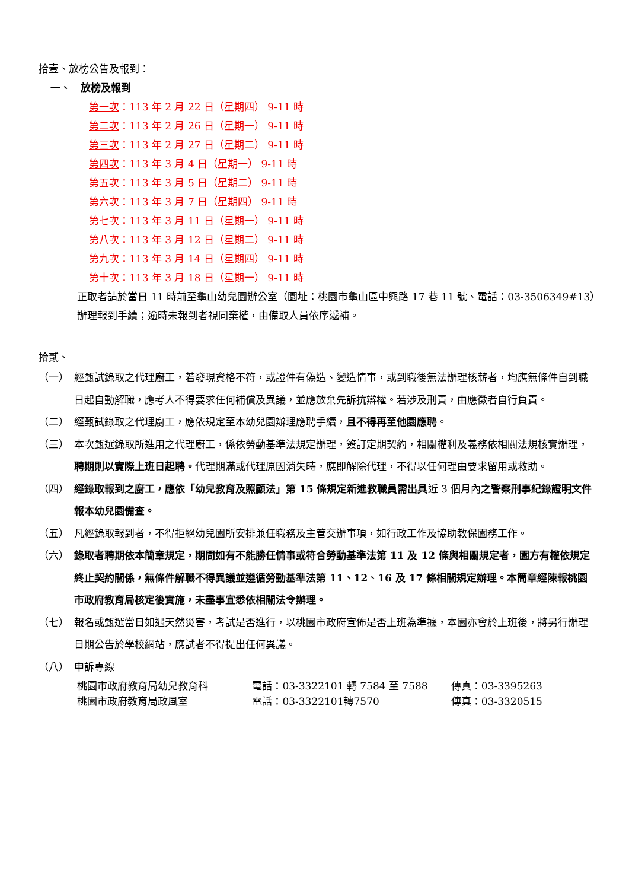拾壹、放榜公告及報到：
一、　放榜及報到
第一次：113 年 2 月 22 日（星期四） 9-11 時
第二次：113 年 2 月 26 日（星期一） 9-11 時
第三次：113 年 2 月 27 日（星期二） 9-11 時
第四次：113 年 3 月 4 日（星期一） 9-11 時
第五次：113 年 3 月 5 日（星期二） 9-11 時
第六次：113 年 3 月 7 日（星期四） 9-11 時
第七次：113 年 3 月 11 日（星期一） 9-11 時
第八次：113 年 3 月 12 日（星期二） 9-11 時
第九次：113 年 3 月 14 日（星期四） 9-11 時
第十次：113 年 3 月 18 日（星期一） 9-11 時
正取者請於當日 11 時前至龜山幼兒園辦公室（園址：桃園市龜山區中興路 17 巷 11 號、電話：03-3506349#13）辦理報到手續；逾時未報到者視同棄權，由備取人員依序遞補。
拾貳、
（一） 經甄試錄取之代理廚工，若發現資格不符，或證件有偽造、變造情事，或到職後無法辦理核薪者，均應無條件自到職日起自動解職，應考人不得要求任何補償及異議，並應放棄先訴抗辯權。若涉及刑責，由應徵者自行負責。
（二） 經甄試錄取之代理廚工，應依規定至本幼兒園辦理應聘手續，且不得再至他園應聘。
（三） 本次甄選錄取所進用之代理廚工，係依勞動基準法規定辦理，簽訂定期契約，相關權利及義務依相關法規核實辦理，聘期則以實際上班日起聘。代理期滿或代理原因消失時，應即解除代理，不得以任何理由要求留用或救助。
（四） 經錄取報到之廚工，應依「幼兒教育及照顧法」第 15 條規定新進教職員需出具近 3 個月內之警察刑事紀錄證明文件報本幼兒園備查。
（五） 凡經錄取報到者，不得拒絕幼兒園所安排兼任職務及主管交辦事項，如行政工作及協助教保園務工作。
（六） 錄取者聘期依本簡章規定，期間如有不能勝任情事或符合勞動基準法第 11 及 12 條與相關規定者，園方有權依規定終止契約關係，無條件解職不得異議並遵循勞動基準法第 11、12、16 及 17 條相關規定辦理。本簡章經陳報桃園市政府教育局核定後實施，未盡事宜悉依相關法令辦理。
（七） 報名或甄選當日如遇天然災害，考試是否進行，以桃園市政府宣佈是否上班為準據，本園亦會於上班後，將另行辦理日期公告於學校網站，應試者不得提出任何異議。
（八） 申訴專線
桃園市政府教育局幼兒教育科 電話：03-3322101 轉 7584 至 7588 傳真：03-3395263
桃園市政府教育局政風室 電話：03-3322101轉7570 傳真：03-3320515